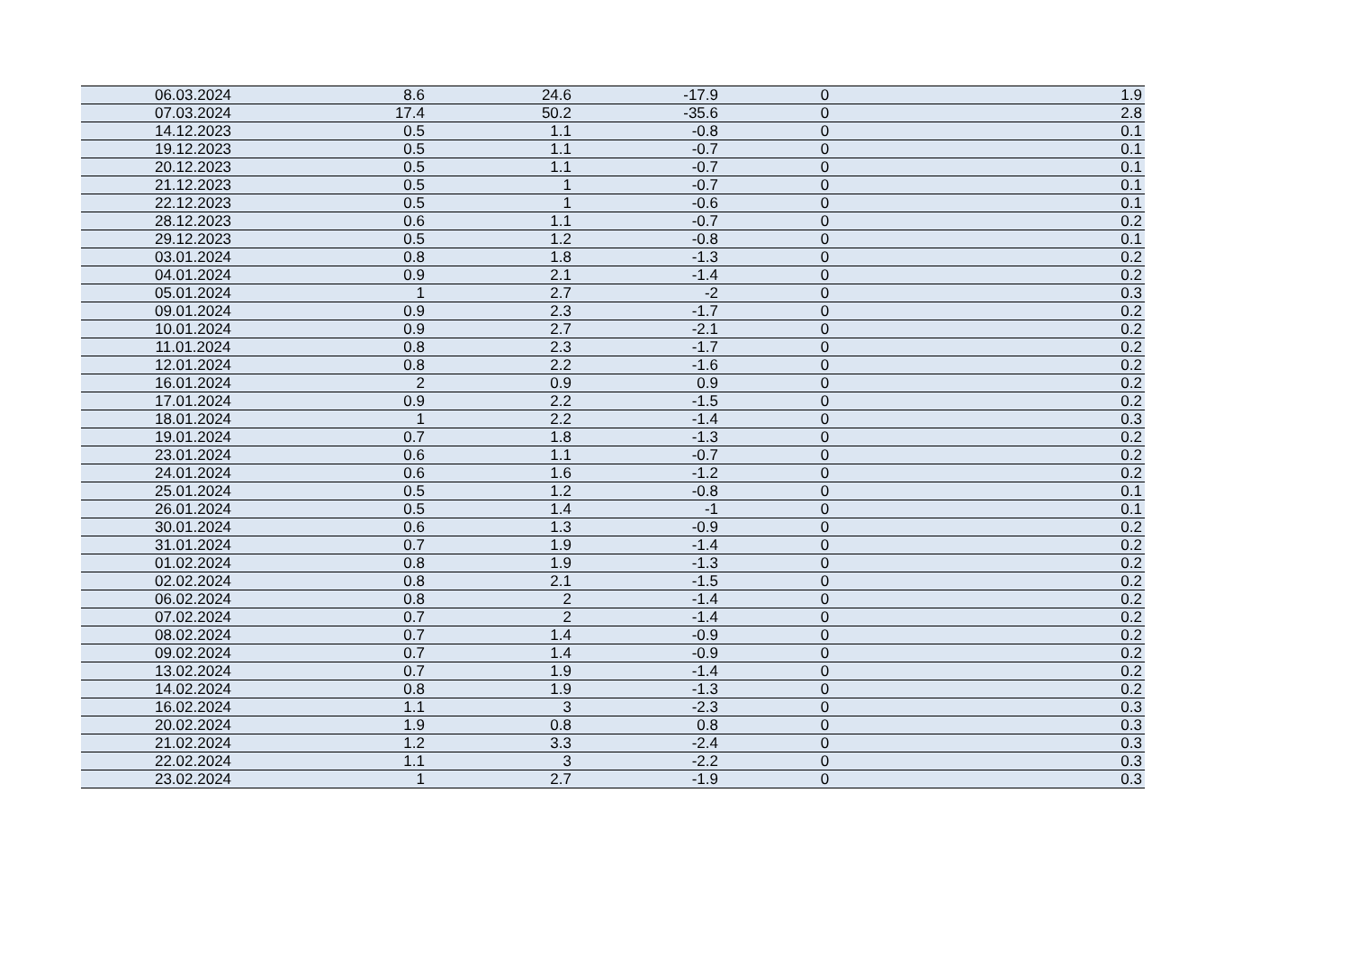| 06.03.2024 | 8.6 | 24.6 | -17.9 | 0 | 1.9 |
| 07.03.2024 | 17.4 | 50.2 | -35.6 | 0 | 2.8 |
| 14.12.2023 | 0.5 | 1.1 | -0.8 | 0 | 0.1 |
| 19.12.2023 | 0.5 | 1.1 | -0.7 | 0 | 0.1 |
| 20.12.2023 | 0.5 | 1.1 | -0.7 | 0 | 0.1 |
| 21.12.2023 | 0.5 | 1 | -0.7 | 0 | 0.1 |
| 22.12.2023 | 0.5 | 1 | -0.6 | 0 | 0.1 |
| 28.12.2023 | 0.6 | 1.1 | -0.7 | 0 | 0.2 |
| 29.12.2023 | 0.5 | 1.2 | -0.8 | 0 | 0.1 |
| 03.01.2024 | 0.8 | 1.8 | -1.3 | 0 | 0.2 |
| 04.01.2024 | 0.9 | 2.1 | -1.4 | 0 | 0.2 |
| 05.01.2024 | 1 | 2.7 | -2 | 0 | 0.3 |
| 09.01.2024 | 0.9 | 2.3 | -1.7 | 0 | 0.2 |
| 10.01.2024 | 0.9 | 2.7 | -2.1 | 0 | 0.2 |
| 11.01.2024 | 0.8 | 2.3 | -1.7 | 0 | 0.2 |
| 12.01.2024 | 0.8 | 2.2 | -1.6 | 0 | 0.2 |
| 16.01.2024 | 2 | 0.9 | 0.9 | 0 | 0.2 |
| 17.01.2024 | 0.9 | 2.2 | -1.5 | 0 | 0.2 |
| 18.01.2024 | 1 | 2.2 | -1.4 | 0 | 0.3 |
| 19.01.2024 | 0.7 | 1.8 | -1.3 | 0 | 0.2 |
| 23.01.2024 | 0.6 | 1.1 | -0.7 | 0 | 0.2 |
| 24.01.2024 | 0.6 | 1.6 | -1.2 | 0 | 0.2 |
| 25.01.2024 | 0.5 | 1.2 | -0.8 | 0 | 0.1 |
| 26.01.2024 | 0.5 | 1.4 | -1 | 0 | 0.1 |
| 30.01.2024 | 0.6 | 1.3 | -0.9 | 0 | 0.2 |
| 31.01.2024 | 0.7 | 1.9 | -1.4 | 0 | 0.2 |
| 01.02.2024 | 0.8 | 1.9 | -1.3 | 0 | 0.2 |
| 02.02.2024 | 0.8 | 2.1 | -1.5 | 0 | 0.2 |
| 06.02.2024 | 0.8 | 2 | -1.4 | 0 | 0.2 |
| 07.02.2024 | 0.7 | 2 | -1.4 | 0 | 0.2 |
| 08.02.2024 | 0.7 | 1.4 | -0.9 | 0 | 0.2 |
| 09.02.2024 | 0.7 | 1.4 | -0.9 | 0 | 0.2 |
| 13.02.2024 | 0.7 | 1.9 | -1.4 | 0 | 0.2 |
| 14.02.2024 | 0.8 | 1.9 | -1.3 | 0 | 0.2 |
| 16.02.2024 | 1.1 | 3 | -2.3 | 0 | 0.3 |
| 20.02.2024 | 1.9 | 0.8 | 0.8 | 0 | 0.3 |
| 21.02.2024 | 1.2 | 3.3 | -2.4 | 0 | 0.3 |
| 22.02.2024 | 1.1 | 3 | -2.2 | 0 | 0.3 |
| 23.02.2024 | 1 | 2.7 | -1.9 | 0 | 0.3 |